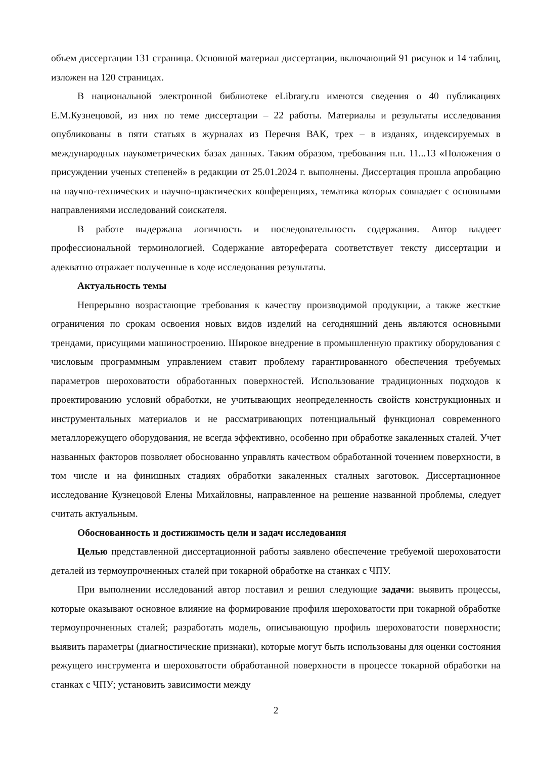объем диссертации 131 страница. Основной материал диссертации, включающий 91 рисунок и 14 таблиц, изложен на 120 страницах.
В национальной электронной библиотеке eLibrary.ru имеются сведения о 40 публикациях Е.М.Кузнецовой, из них по теме диссертации – 22 работы. Материалы и результаты исследования опубликованы в пяти статьях в журналах из Перечня ВАК, трех – в изданях, индексируемых в международных наукометрических базах данных. Таким образом, требования п.п. 11...13 «Положения о присуждении ученых степеней» в редакции от 25.01.2024 г. выполнены. Диссертация прошла апробацию на научно-технических и научно-практических конференциях, тематика которых совпадает с основными направлениями исследований соискателя.
В работе выдержана логичность и последовательность содержания. Автор владеет профессиональной терминологией. Содержание автореферата соответствует тексту диссертации и адекватно отражает полученные в ходе исследования результаты.
Актуальность темы
Непрерывно возрастающие требования к качеству производимой продукции, а также жесткие ограничения по срокам освоения новых видов изделий на сегодняшний день являются основными трендами, присущими машиностроению. Широкое внедрение в промышленную практику оборудования с числовым программным управлением ставит проблему гарантированного обеспечения требуемых параметров шероховатости обработанных поверхностей. Использование традиционных подходов к проектированию условий обработки, не учитывающих неопределенность свойств конструкционных и инструментальных материалов и не рассматривающих потенциальный функционал современного металлорежущего оборудования, не всегда эффективно, особенно при обработке закаленных сталей. Учет названных факторов позволяет обоснованно управлять качеством обработанной точением поверхности, в том числе и на финишных стадиях обработки закаленных сталных заготовок. Диссертационное исследование Кузнецовой Елены Михайловны, направленное на решение названной проблемы, следует считать актуальным.
Обоснованность и достижимость цели и задач исследования
Целью представленной диссертационной работы заявлено обеспечение требуемой шероховатости деталей из термоупрочненных сталей при токарной обработке на станках с ЧПУ.
При выполнении исследований автор поставил и решил следующие задачи: выявить процессы, которые оказывают основное влияние на формирование профиля шероховатости при токарной обработке термоупрочненных сталей; разработать модель, описывающую профиль шероховатости поверхности; выявить параметры (диагностические признаки), которые могут быть использованы для оценки состояния режущего инструмента и шероховатости обработанной поверхности в процессе токарной обработки на станках с ЧПУ; установить зависимости между
2